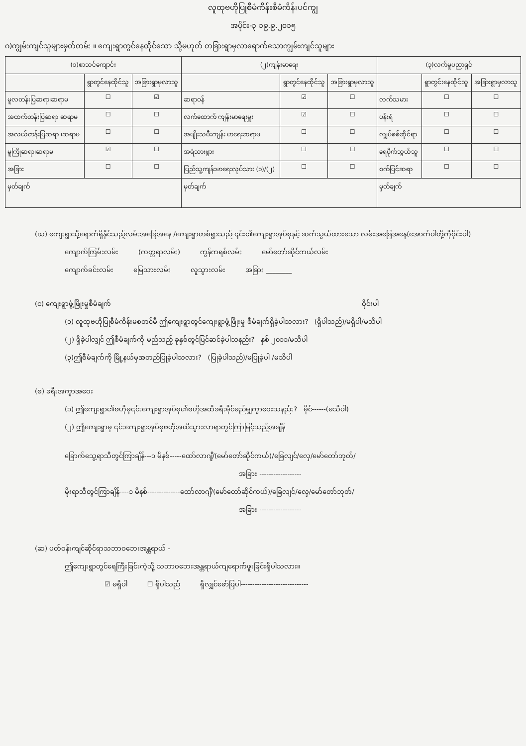လူထုဗဟိုပြုစီမံကိန်းစီမံကိန်းပင်ကျွ
အပိုင်း-၃ ၁၉.၉.၂၀၁၅
ဂ)ကျွမ်းကျင်သူများမှတ်တမ်း ။ ကျေးရွာတွင်နေထိုင်သော သို့မဟုတ် တခြားရွာမှလာရောက်သောကျွမ်းကျင်သူများ
| (၁)စာသင်ကျောင်း | | | (၂)ကျန်းမာရေး | | | (၃)လက်မှုပညာရှင် | | |
| --- | --- | --- | --- | --- | --- | --- | --- | --- |
| | ရွာတွင်နေထိုင်သူ | အခြားရွာမှလာသူ | | ရွာတွင်နေထိုင်သူ | အခြားရွာမှလာသူ | | ရွာတွင်းနေထိုင်သူ | အခြားရွာမှလာသူ |
| မူလတန်းပြဆရာ၊ဆရာမ | ☐ | ☑ | ဆရာဝန် | ☑ | ☐ | လက်သမား | ☐ | ☐ |
| အထက်တန်းပြဆရာ ဆရာမ | ☐ | ☐ | လက်ထောက် ကျန်းမာရေးမှူး | ☑ | ☐ | ပန်းရံ | ☐ | ☐ |
| အလယ်တန်းပြဆရာ ၊ဆရာမ | ☐ | ☐ | အမျိုးသမီးကျန်း မာရေးဆရာမ | ☐ | ☐ | လျှပ်စစ်ဆိုင်ရာ | ☐ | ☐ |
| မူကြိုဆရာ၊ဆရာမ | ☑ | ☐ | အရံသားဖွား | ☐ | ☐ | ရေပိုက်သွယ်သူ | ☐ | ☐ |
| အခြား | ☐ | ☐ | ပြည်သူ့ကျန်းမာရေးလုပ်သား (၁)/(၂) | ☐ | ☐ | စက်ပြင်ဆရာ | ☐ | ☐ |
| မှတ်ချက် | | | မှတ်ချက် | | | မှတ်ချက် | | |
(ဃ) ကျေးရွာသို့ရောက်ရှိနိုင်သည့်လမ်းအခြေအနေ /ကျေးရွာတစ်ရွာသည် ၎င်း၏ကျေးရွာအုပ်စုနှင့် ဆက်သွယ်ထားသော လမ်းအခြေအနေ(အောက်ပါတို့ကိုဝိုင်းပါ)
ကျောက်ကြမ်းလမ်း (ကတ္တရာလမ်း) ကွန်ကရစ်လမ်း မော်တော်ဆိုင်ကယ်လမ်း
ကျောက်ခင်းလမ်း မြေသားလမ်း လူသွားလမ်း အခြား ________
(င) ကျေးရွာဖွံ့ဖြိုးမှုစီမံချက် ဝိုင်းပါ
(၁) လူထုဗဟိုပြုစီမံကိန်းမစတင်မီ ဤကျေးရွာတွင်ကျေးရွာဖွံ့ဖြိုးမှု စီမံချက်ရှိခဲ့ပါသလား? (ရှိပါသည်)/မရှိပါ/မသိပါ
(၂) ရှိခဲ့ပါလျှင် ဤစီမံချက်ကို မည်သည့် ခုနှစ်တွင်ပြင်ဆင်ခဲ့ပါသနည်း? နှစ် ၂၀၁၁/မသိပါ
(၃)ဤစီမံချက်ကို မြို့နယ်မှအတည်ပြုခဲ့ပါသလား? (ပြုခဲ့ပါသည်)/မပြုခဲ့ပါ /မသိပါ
(စ) ခရီးအကွာအဝေး
(၁) ဤကျေးရွာ၏ဗဟိုမှ၎င်းကျေးရွာအုပ်စု၏ဗဟိုအထိခရီးမိုင်မည်မျှကွာဝေးသနည်း? မိုင်------(မသိပါ)
(၂) ဤကျေးရွာမှ ၎င်းကျေးရွာအုပ်စုဗဟိုအထိသွားလာရာတွင်ကြာမြင့်သည့်အချိန်
ခြောက်သွေ့ရာသီတွင်ကြာချိန်---၁ မိနစ်-----ထော်လာဂျီ/(မော်တော်ဆိုင်ကယ်)/ခြေလျင်/လှေ/မော်တော်ဘုတ်/
အခြား ------------------
မိုးရာသီတွင်ကြာချိန်----၁ မိနစ်--------------ထော်လာဂျီ/(မော်တော်ဆိုင်ကယ်)/ခြေလျင်/လှေ/မော်တော်ဘုတ်/
အခြား ------------------
(ဆ) ပတ်ဝန်းကျင်ဆိုင်ရာသဘာဝဘေးအန္တရာယ် -
ဤကျေးရွာတွင်ရေကြီးခြင်းကဲ့သို့ သဘာဝဘေးအန္တရာယ်ကျရောက်ဖူးခြင်းရှိပါသလား။
☑ မရှိပါ ☐ ရှိပါသည် ရှိလျှင်ဖော်ပြပါ-----------------------------